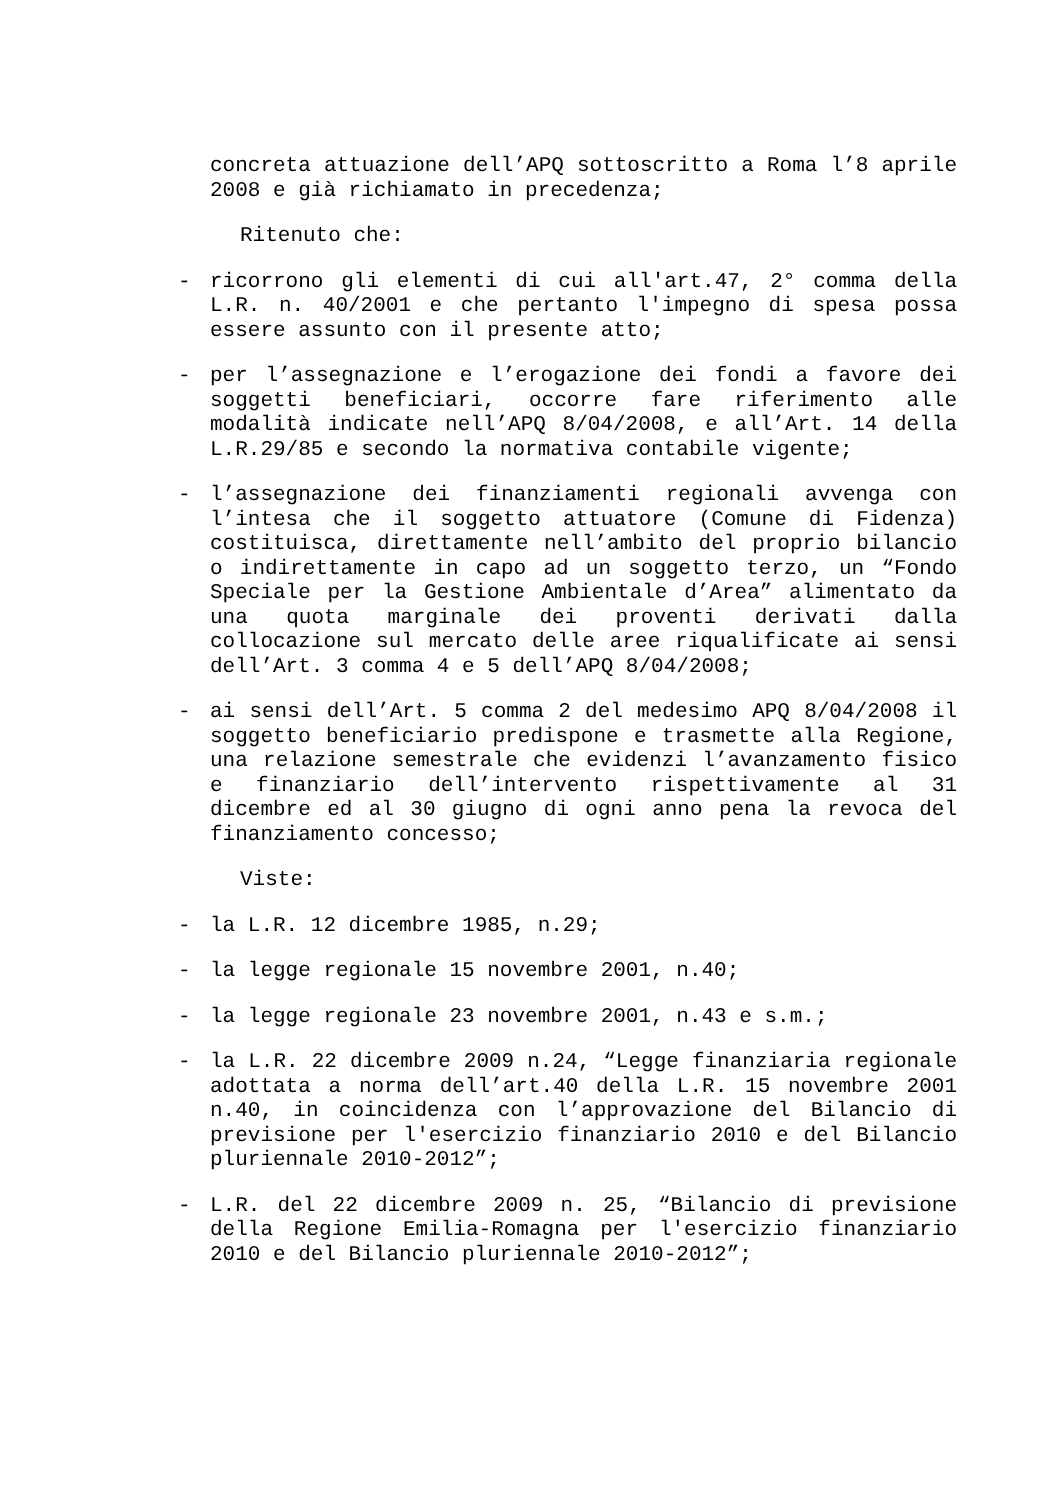concreta attuazione dell’APQ sottoscritto a Roma l’8 aprile 2008 e già richiamato in precedenza;
Ritenuto che:
- ricorrono gli elementi di cui all'art.47, 2° comma della L.R. n. 40/2001 e che pertanto l'impegno di spesa possa essere assunto con il presente atto;
- per l’assegnazione e l’erogazione dei fondi a favore dei soggetti beneficiari, occorre fare riferimento alle modalità indicate nell’APQ 8/04/2008, e all’Art. 14 della L.R.29/85 e secondo la normativa contabile vigente;
- l’assegnazione dei finanziamenti regionali avvenga con l’intesa che il soggetto attuatore (Comune di Fidenza) costituisca, direttamente nell’ambito del proprio bilancio o indirettamente in capo ad un soggetto terzo, un “Fondo Speciale per la Gestione Ambientale d’Area” alimentato da una quota marginale dei proventi derivati dalla collocazione sul mercato delle aree riqualificate ai sensi dell’Art. 3 comma 4 e 5 dell’APQ 8/04/2008;
- ai sensi dell’Art. 5 comma 2 del medesimo APQ 8/04/2008 il soggetto beneficiario predispone e trasmette alla Regione, una relazione semestrale che evidenzi l’avanzamento fisico e finanziario dell’intervento rispettivamente al 31 dicembre ed al 30 giugno di ogni anno pena la revoca del finanziamento concesso;
Viste:
- la L.R. 12 dicembre 1985, n.29;
- la legge regionale 15 novembre 2001, n.40;
- la legge regionale 23 novembre 2001, n.43 e s.m.;
- la L.R. 22 dicembre 2009 n.24, “Legge finanziaria regionale adottata a norma dell’art.40 della L.R. 15 novembre 2001 n.40, in coincidenza con l’approvazione del Bilancio di previsione per l'esercizio finanziario 2010 e del Bilancio pluriennale 2010-2012”;
- L.R. del 22 dicembre 2009 n. 25, “Bilancio di previsione della Regione Emilia-Romagna per l'esercizio finanziario 2010 e del Bilancio pluriennale 2010-2012”;